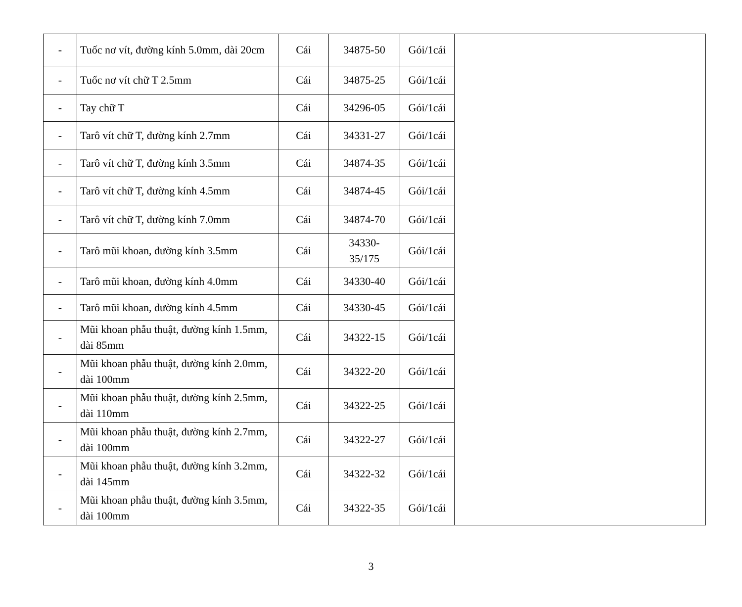| - | Tuốc nơ vít, đường kính 5.0mm, dài 20cm | Cái | 34875-50 | Gói/1cái | |
| - | Tuốc nơ vít chữ T 2.5mm | Cái | 34875-25 | Gói/1cái | |
| - | Tay chữ T | Cái | 34296-05 | Gói/1cái | |
| - | Tarô vít chữ T, đường kính 2.7mm | Cái | 34331-27 | Gói/1cái | |
| - | Tarô vít chữ T, đường kính 3.5mm | Cái | 34874-35 | Gói/1cái | |
| - | Tarô vít chữ T, đường kính 4.5mm | Cái | 34874-45 | Gói/1cái | |
| - | Tarô vít chữ T, đường kính 7.0mm | Cái | 34874-70 | Gói/1cái | |
| - | Tarô mũi khoan, đường kính 3.5mm | Cái | 34330- 35/175 | Gói/1cái | |
| - | Tarô mũi khoan, đường kính 4.0mm | Cái | 34330-40 | Gói/1cái | |
| - | Tarô mũi khoan, đường kính 4.5mm | Cái | 34330-45 | Gói/1cái | |
| - | Mũi khoan phẫu thuật, đường kính 1.5mm, dài 85mm | Cái | 34322-15 | Gói/1cái | |
| - | Mũi khoan phẫu thuật, đường kính 2.0mm, dài 100mm | Cái | 34322-20 | Gói/1cái | |
| - | Mũi khoan phẫu thuật, đường kính 2.5mm, dài 110mm | Cái | 34322-25 | Gói/1cái | |
| - | Mũi khoan phẫu thuật, đường kính 2.7mm, dài 100mm | Cái | 34322-27 | Gói/1cái | |
| - | Mũi khoan phẫu thuật, đường kính 3.2mm, dài 145mm | Cái | 34322-32 | Gói/1cái | |
| - | Mũi khoan phẫu thuật, đường kính 3.5mm, dài 100mm | Cái | 34322-35 | Gói/1cái | |
3